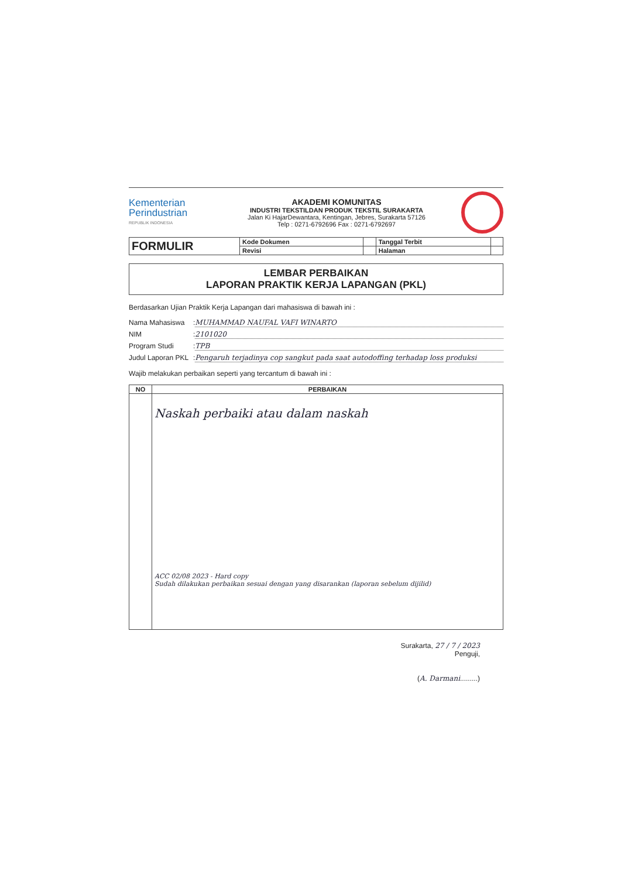Kementerian
Perindustrian
REPUBLIK INDONESIA
AKADEMI KOMUNITAS
INDUSTRI TEKSTILDAN PRODUK TEKSTIL SURAKARTA
Jalan Ki HajarDewantara, Kentingan, Jebres, Surakarta 57126
Telp : 0271-6792696 Fax : 0271-6792697
| FORMULIR | Kode Dokumen | | Tanggal Terbit | |
| | Revisi | | Halaman | |
LEMBAR PERBAIKAN
LAPORAN PRAKTIK KERJA LAPANGAN (PKL)
Berdasarkan Ujian Praktik Kerja Lapangan dari mahasiswa di bawah ini :
Nama Mahasiswa: MUHAMMAD NAUFAL VAFI WINARTO
NIM: 2101020
Program Studi: TPB
Judul Laporan PKL: Pengaruh terjadinya cop sangkut pada saat autodoffing terhadap loss produksi
Wajib melakukan perbaikan seperti yang tercantum di bawah ini :
| NO | PERBAIKAN |
| --- | --- |
| | Naskah perbaiki atau dalam naskah ACC 02/08 2023 - Hard copy Sudah dilakukan perbaikan sesuai dengan yang disarankan (laporan sebelum dijilid) |
Surakarta, 27 / 7 / 2023
Penguji,
(A. Darmani.........)